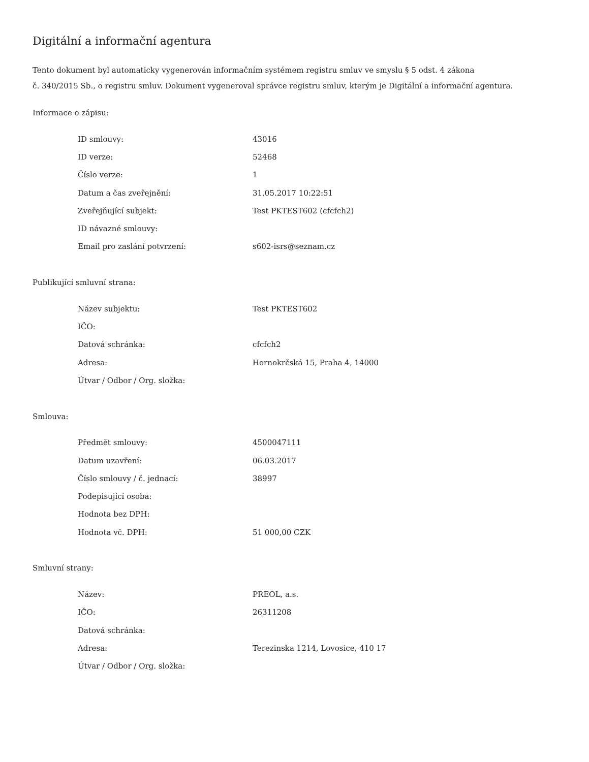Digitální a informační agentura
Tento dokument byl automaticky vygenerován informačním systémem registru smluv ve smyslu § 5 odst. 4 zákona
č. 340/2015 Sb., o registru smluv. Dokument vygeneroval správce registru smluv, kterým je Digitální a informační agentura.
Informace o zápisu:
| ID smlouvy: | 43016 |
| ID verze: | 52468 |
| Číslo verze: | 1 |
| Datum a čas zveřejnění: | 31.05.2017 10:22:51 |
| Zveřejňující subjekt: | Test PKTEST602 (cfcfch2) |
| ID návazné smlouvy: | |
| Email pro zaslání potvrzení: | s602-isrs@seznam.cz |
Publikující smluvní strana:
| Název subjektu: | Test PKTEST602 |
| IČO: | |
| Datová schránka: | cfcfch2 |
| Adresa: | Hornokrčská 15, Praha 4, 14000 |
| Útvar / Odbor / Org. složka: | |
Smlouva:
| Předmět smlouvy: | 4500047111 |
| Datum uzavření: | 06.03.2017 |
| Číslo smlouvy / č. jednací: | 38997 |
| Podepisující osoba: | |
| Hodnota bez DPH: | |
| Hodnota vč. DPH: | 51 000,00 CZK |
Smluvní strany:
| Název: | PREOL, a.s. |
| IČO: | 26311208 |
| Datová schránka: | |
| Adresa: | Terezinska 1214, Lovosice, 410 17 |
| Útvar / Odbor / Org. složka: | |